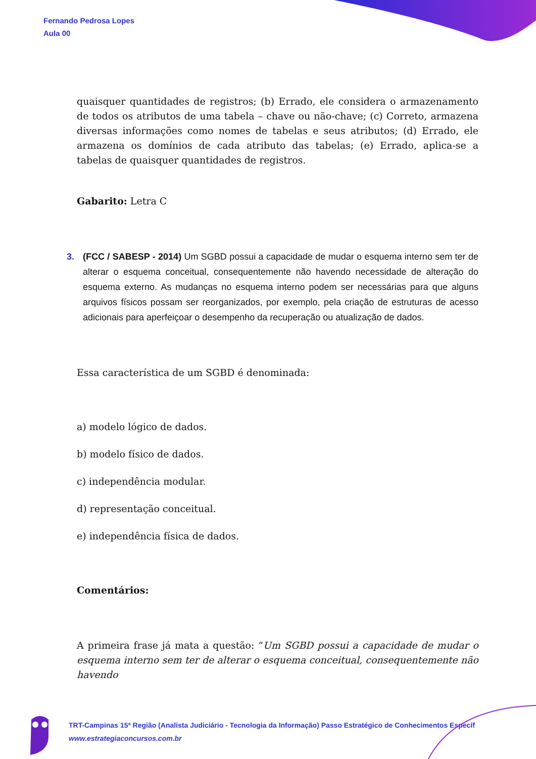Fernando Pedrosa Lopes
Aula 00
quaisquer quantidades de registros; (b) Errado, ele considera o armazenamento de todos os atributos de uma tabela – chave ou não-chave; (c) Correto, armazena diversas informações como nomes de tabelas e seus atributos; (d) Errado, ele armazena os domínios de cada atributo das tabelas; (e) Errado, aplica-se a tabelas de quaisquer quantidades de registros.
Gabarito: Letra C
3. (FCC / SABESP - 2014) Um SGBD possui a capacidade de mudar o esquema interno sem ter de alterar o esquema conceitual, consequentemente não havendo necessidade de alteração do esquema externo. As mudanças no esquema interno podem ser necessárias para que alguns arquivos físicos possam ser reorganizados, por exemplo, pela criação de estruturas de acesso adicionais para aperfeiçoar o desempenho da recuperação ou atualização de dados.
Essa característica de um SGBD é denominada:
a) modelo lógico de dados.
b) modelo físico de dados.
c) independência modular.
d) representação conceitual.
e) independência física de dados.
Comentários:
A primeira frase já mata a questão: “Um SGBD possui a capacidade de mudar o esquema interno sem ter de alterar o esquema conceitual, consequentemente não havendo
TRT-Campinas 15ª Região (Analista Judiciário - Tecnologia da Informação) Passo Estratégico de Conhecimentos Específ
www.estrategiaconcursos.com.br